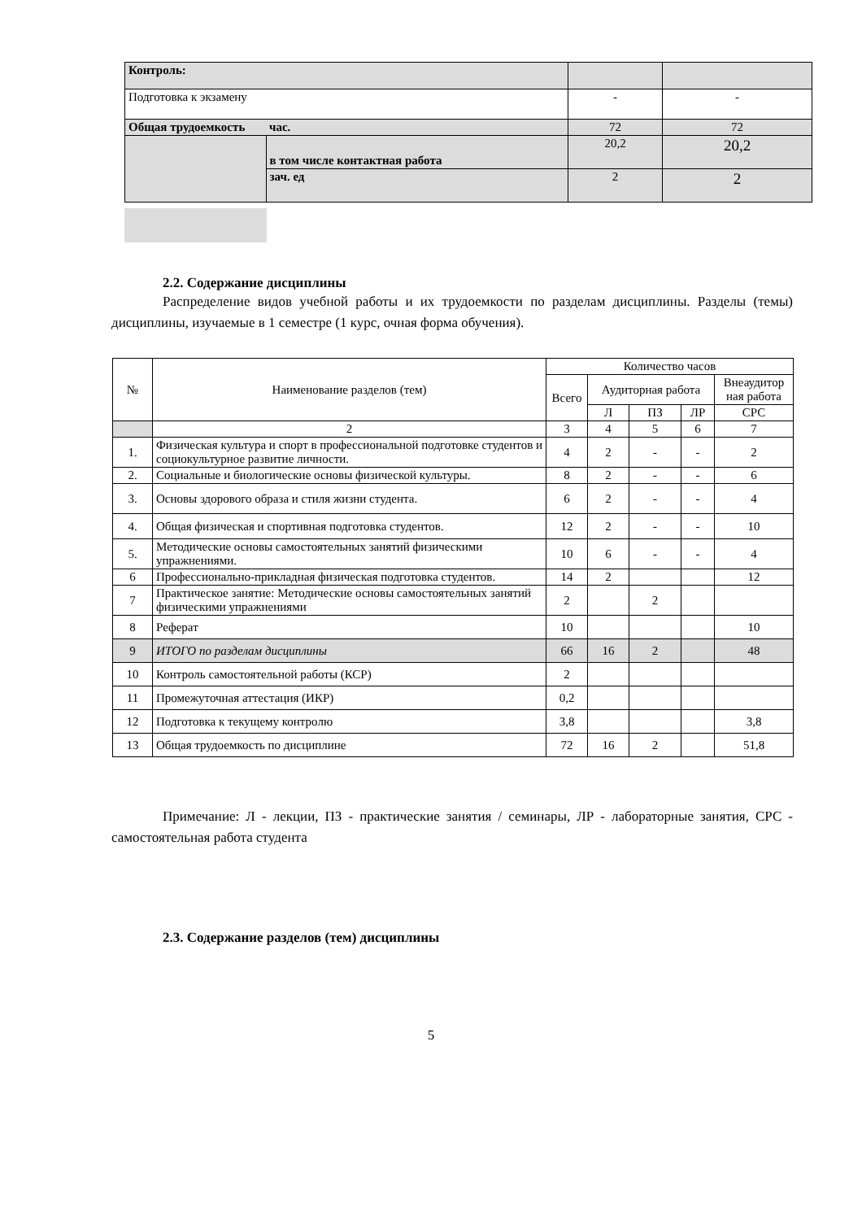| Контроль: | | | |
| Подготовка к экзамену | | - | - |
| Общая трудоемкость | час. | 72 | 72 |
| | в том числе контактная работа | 20,2 | 20,2 |
| | зач. ед | 2 | 2 |
2.2. Содержание дисциплины
Распределение видов учебной работы и их трудоемкости по разделам дисциплины. Разделы (темы) дисциплины, изучаемые в 1 семестре (1 курс, очная форма обучения).
| № | Наименование разделов (тем) | Количество часов | | | | |
| --- | --- | --- | --- | --- | --- | --- |
| | | Всего | Аудиторная работа | | | Внеаудитор ная работа |
| | | | Л | ПЗ | ЛР | СРС |
| | 2 | 3 | 4 | 5 | 6 | 7 |
| 1. | Физическая культура и спорт в профессиональной подготовке студентов и социокультурное развитие личности. | 4 | 2 | - | - | 2 |
| 2. | Социальные и биологические основы физической культуры. | 8 | 2 | - | - | 6 |
| 3. | Основы здорового образа и стиля жизни студента. | 6 | 2 | - | - | 4 |
| 4. | Общая физическая и спортивная подготовка студентов. | 12 | 2 | - | - | 10 |
| 5. | Методические основы самостоятельных занятий физическими упражнениями. | 10 | 6 | - | - | 4 |
| 6 | Профессионально-прикладная физическая подготовка студентов. | 14 | 2 | | | 12 |
| 7 | Практическое занятие: Методические основы самостоятельных занятий физическими упражнениями | 2 | | 2 | | |
| 8 | Реферат | 10 | | | | 10 |
| 9 | ИТОГО по разделам дисциплины | 66 | 16 | 2 | | 48 |
| 10 | Контроль самостоятельной работы (КСР) | 2 | | | | |
| 11 | Промежуточная аттестация (ИКР) | 0,2 | | | | |
| 12 | Подготовка к текущему контролю | 3,8 | | | | 3,8 |
| 13 | Общая трудоемкость по дисциплине | 72 | 16 | 2 | | 51,8 |
Примечание: Л - лекции, ПЗ - практические занятия / семинары, ЛР - лабораторные занятия, СРС - самостоятельная работа студента
2.3. Содержание разделов (тем) дисциплины
5